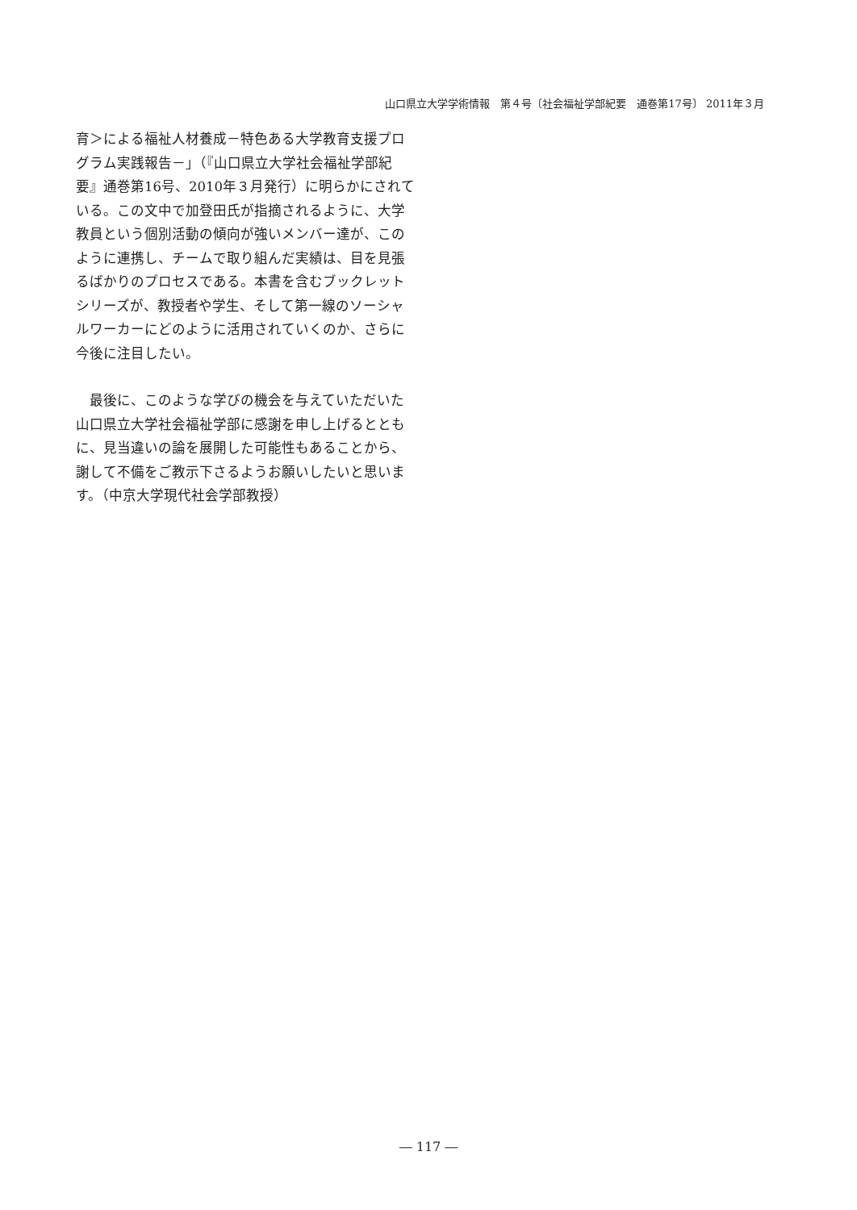山口県立大学学術情報　第４号〔社会福祉学部紀要　通巻第17号〕 2011年３月
育＞による福祉人材養成－特色ある大学教育支援プログラム実践報告－」（『山口県立大学社会福祉学部紀要』通巻第16号、2010年３月発行）に明らかにされている。この文中で加登田氏が指摘されるように、大学教員という個別活動の傾向が強いメンバー達が、このように連携し、チームで取り組んだ実績は、目を見張るばかりのプロセスである。本書を含むブックレットシリーズが、教授者や学生、そして第一線のソーシャルワーカーにどのように活用されていくのか、さらに今後に注目したい。
　最後に、このような学びの機会を与えていただいた山口県立大学社会福祉学部に感謝を申し上げるとともに、見当違いの論を展開した可能性もあることから、謝して不備をご教示下さるようお願いしたいと思います。（中京大学現代社会学部教授）
― 117 ―